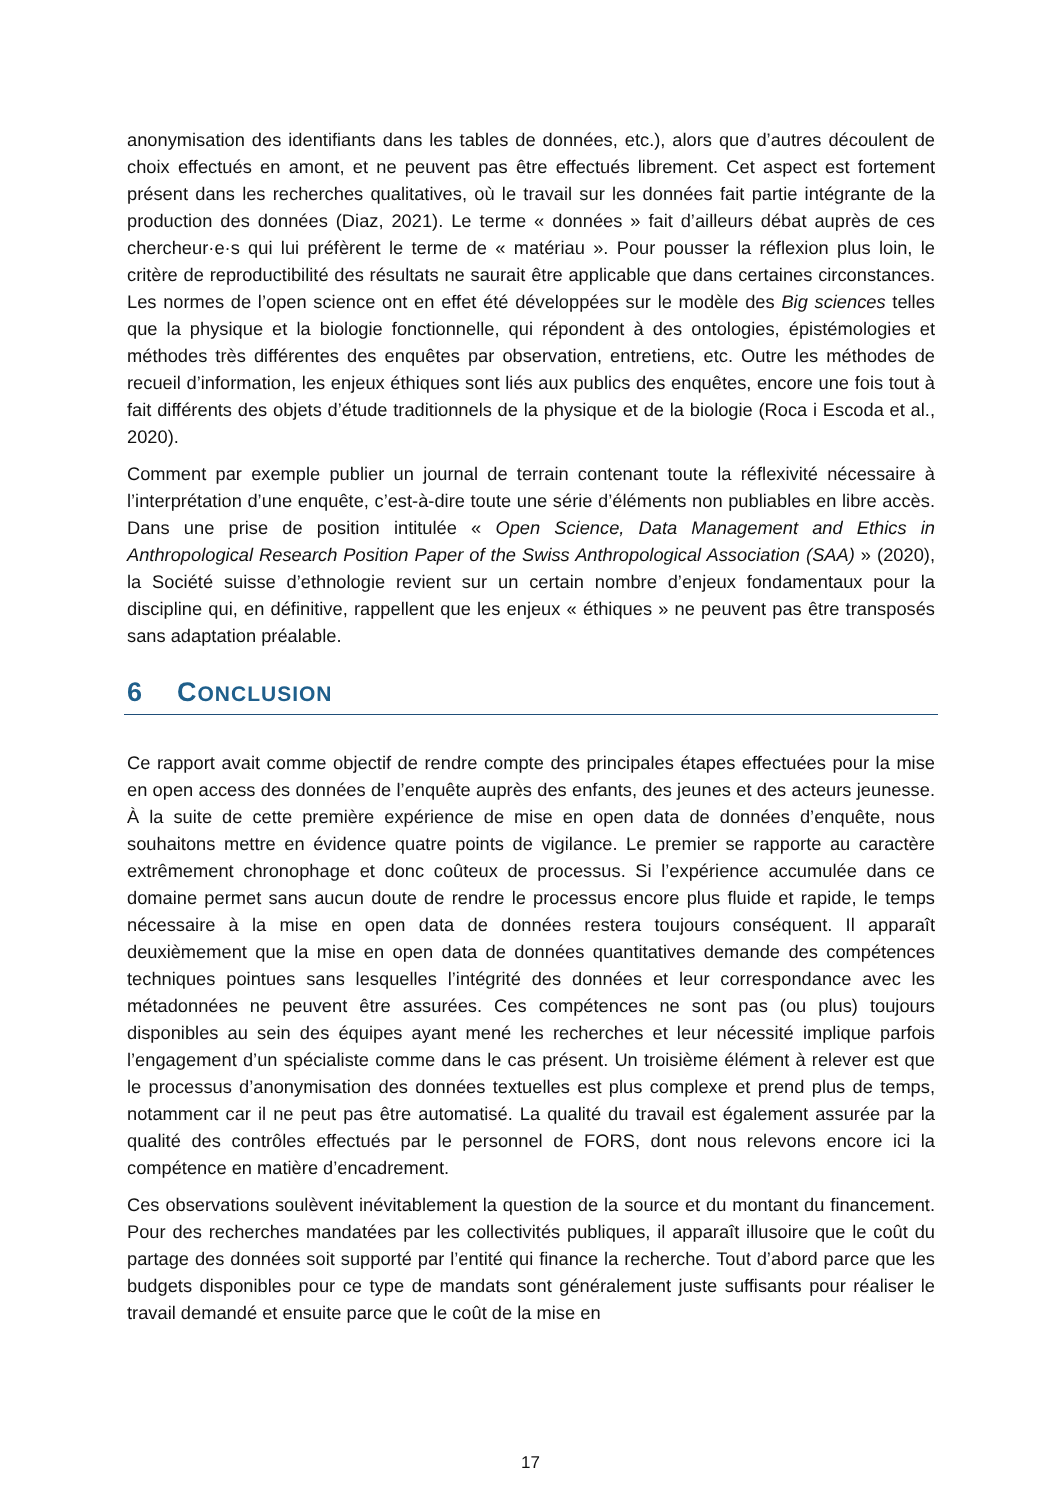anonymisation des identifiants dans les tables de données, etc.), alors que d’autres découlent de choix effectués en amont, et ne peuvent pas être effectués librement. Cet aspect est fortement présent dans les recherches qualitatives, où le travail sur les données fait partie intégrante de la production des données (Diaz, 2021). Le terme « données » fait d’ailleurs débat auprès de ces chercheur·e·s qui lui préfèrent le terme de « matériau ». Pour pousser la réflexion plus loin, le critère de reproductibilité des résultats ne saurait être applicable que dans certaines circonstances. Les normes de l’open science ont en effet été développées sur le modèle des Big sciences telles que la physique et la biologie fonctionnelle, qui répondent à des ontologies, épistémologies et méthodes très différentes des enquêtes par observation, entretiens, etc. Outre les méthodes de recueil d’information, les enjeux éthiques sont liés aux publics des enquêtes, encore une fois tout à fait différents des objets d’étude traditionnels de la physique et de la biologie (Roca i Escoda et al., 2020).
Comment par exemple publier un journal de terrain contenant toute la réflexivité nécessaire à l’interprétation d’une enquête, c’est-à-dire toute une série d’éléments non publiables en libre accès. Dans une prise de position intitulée « Open Science, Data Management and Ethics in Anthropological Research Position Paper of the Swiss Anthropological Association (SAA) » (2020), la Société suisse d’ethnologie revient sur un certain nombre d’enjeux fondamentaux pour la discipline qui, en définitive, rappellent que les enjeux « éthiques » ne peuvent pas être transposés sans adaptation préalable.
6 CONCLUSION
Ce rapport avait comme objectif de rendre compte des principales étapes effectuées pour la mise en open access des données de l’enquête auprès des enfants, des jeunes et des acteurs jeunesse. À la suite de cette première expérience de mise en open data de données d’enquête, nous souhaitons mettre en évidence quatre points de vigilance. Le premier se rapporte au caractère extrêmement chronophage et donc coûteux de processus. Si l’expérience accumulée dans ce domaine permet sans aucun doute de rendre le processus encore plus fluide et rapide, le temps nécessaire à la mise en open data de données restera toujours conséquent. Il apparaît deuxièmement que la mise en open data de données quantitatives demande des compétences techniques pointues sans lesquelles l’intégrité des données et leur correspondance avec les métadonnées ne peuvent être assurées. Ces compétences ne sont pas (ou plus) toujours disponibles au sein des équipes ayant mené les recherches et leur nécessité implique parfois l’engagement d’un spécialiste comme dans le cas présent. Un troisième élément à relever est que le processus d’anonymisation des données textuelles est plus complexe et prend plus de temps, notamment car il ne peut pas être automatisé. La qualité du travail est également assurée par la qualité des contrôles effectués par le personnel de FORS, dont nous relevons encore ici la compétence en matière d’encadrement.
Ces observations soulèvent inévitablement la question de la source et du montant du financement. Pour des recherches mandatées par les collectivités publiques, il apparaît illusoire que le coût du partage des données soit supporté par l’entité qui finance la recherche. Tout d’abord parce que les budgets disponibles pour ce type de mandats sont généralement juste suffisants pour réaliser le travail demandé et ensuite parce que le coût de la mise en
17